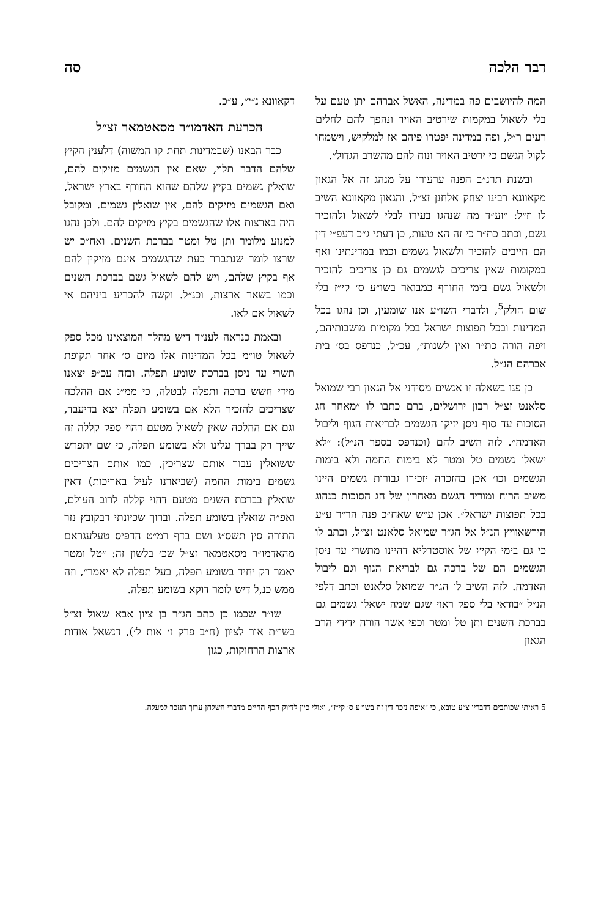דבר הלכה סה
המה להיושבים פה במדינה, האשל אברהם יתן טעם על בלי לשאול במקמות שירטיב האויר ונהפך להם לחלים רעים ר״ל, ופה במדינה יפטרו פיהם אז למלקיש, וישמחו לקול הגשם כי ירטיב האויר ונוח להם מהשרב הגדול״.
ובשנת תרנ״ב הפנה ערעורו על מנהג זה אל הגאון מקאוונא רבינו יצחק אלחנן זצ״ל, והגאון מקאוונא השיב לו וז״ל: ״וע״ד מה שנהגו בעירו לבלי לשאול ולהזכיר גשם, וכתב כת״ר כי זה הא טעות, כן דעתי ג״כ דעפ״י דין הם חייבים להזכיר ולשאול גשמים וכמו במדינתינו ואף במקומות שאין צריכים לגשמים גם כן צריכים להזכיר ולשאול גשם בימי החורף כמבואר בשו״ע ס׳ קי״ז בלי שום חולק<sup>5</sup>, ולדברי השו״ע אנו שומעין, וכן נהגו בכל המדינות ובכל תפוצות ישראל בכל מקומות מושבותיהם, ויפה הורה כת״ר ואין לשנות״, עכ״ל, כנדפס בס׳ בית אברהם הנ״ל.
כן פנו בשאלה זו אנשים מסידני אל הגאון רבי שמואל סלאנט זצ״ל רבון ירושלים, ברם כתבו לו ״מאחר חג הסוכות עד סוף ניסן יזיקו הגשמים לבריאות הגוף וליבול האדמה״. לזה השיב להם (וכנדפס בספר הנ״ל): ״לא ישאלו גשמים טל ומטר לא בימות החמה ולא בימות הגשמים וכו׳ אכן בהזכרה יזכירו גבורות גשמים היינו משיב הרוח ומוריד הגשם מאחרון של חג הסוכות כנהוג בכל תפוצות ישראל״. אכן ע״ש שאח״כ פנה הר״ר ע״ע הירשאוויץ הנ״ל אל הג״ר שמואל סלאנט זצ״ל, וכתב לו כי גם בימי הקיץ של אוסטרליא דהיינו מתשרי עד ניסן הגשמים הם של ברכה גם לבריאת הגוף וגם ליבול האדמה. לזה השיב לו הג״ר שמואל סלאנט וכתב דלפי הנ״ל ״בודאי בלי ספק ראוי שגם שמה ישאלו גשמים גם בברכת השנים ותן טל ומטר וכפי אשר הורה ידידי הרב הגאון
דקאוונא נ״י״, ע״כ.
הכרעת האדמו״ר מסאטמאר זצ״ל
כבר הבאנו (שבמדינות תחת קו המשוה) דלענין הקיץ שלהם הדבר תלוי, שאם אין הגשמים מזיקים להם, שואלין גשמים בקיץ שלהם שהוא החורף בארץ ישראל, ואם הגשמים מזיקים להם, אין שואלין גשמים. ומקובל היה בארצות אלו שהגשמים בקיץ מזיקים להם. ולכן נהגו למנוע מלומר ותן טל ומטר בברכת השנים. ואח״כ יש שרצו לומר שנתברר כעת שהגשמים אינם מזיקין להם אף בקיץ שלהם, ויש להם לשאול גשם בברכת השנים וכמו בשאר ארצות, וכנ״ל. וקשה להכריע ביניהם אי לשאול אם לאו.
ובאמת כנראה לענ״ד דיש מהלך המוצאינו מכל ספק לשאול טו״מ בכל המדינות אלו מיום ס׳ אחר תקופת תשרי עד ניסן בברכת שומע תפלה. ובזה עכ״פ יצאנו מידי חשש ברכה ותפלה לבטלה, כי ממ״נ אם ההלכה שצריכים להזכיר הלא אם בשומע תפלה יצא בדיעבד, וגם אם ההלכה שאין לשאול מטעם דהוי ספק קללה זה שייך רק בברך עלינו ולא בשומע תפלה, כי שם יתפרש ששואלין עבור אותם שצריכין, כמו אותם הצריכים גשמים בימות החמה (שביארנו לעיל באריכות) דאין שואלין בברכת השנים מטעם דהוי קללה לרוב העולם, ואפ״ה שואלין בשומע תפלה. וברוך שכיונתי דבקובץ נזר התורה סין תשס״ג ושם בדף רמ״ט הדפיס טעלעגראם מהאדמו״ר מסאטמאר זצ״ל שכ׳ בלשון זה: ״טל ומטר יאמר רק יחיד בשומע תפלה, בעל תפלה לא יאמר״, וזה ממש כנ,ל דיש לומר דוקא בשומע תפלה.
שו״ר שכמו כן כתב הג״ר בן ציון אבא שאול זצ״ל בשו״ת אור לציון (ח״ב פרק ז׳ אות ל׳), דנשאל אודות ארצות הרחוקות, כגון
5 ראיתי שכותבים דדבריו צ״ע טובא, כי ״איפה נזכר דין זה בשו״ע ס׳ קי״ז״, ואולי כיון לדיוק הכף החיים מדברי השלחן ערוך הנזכר למעלה.